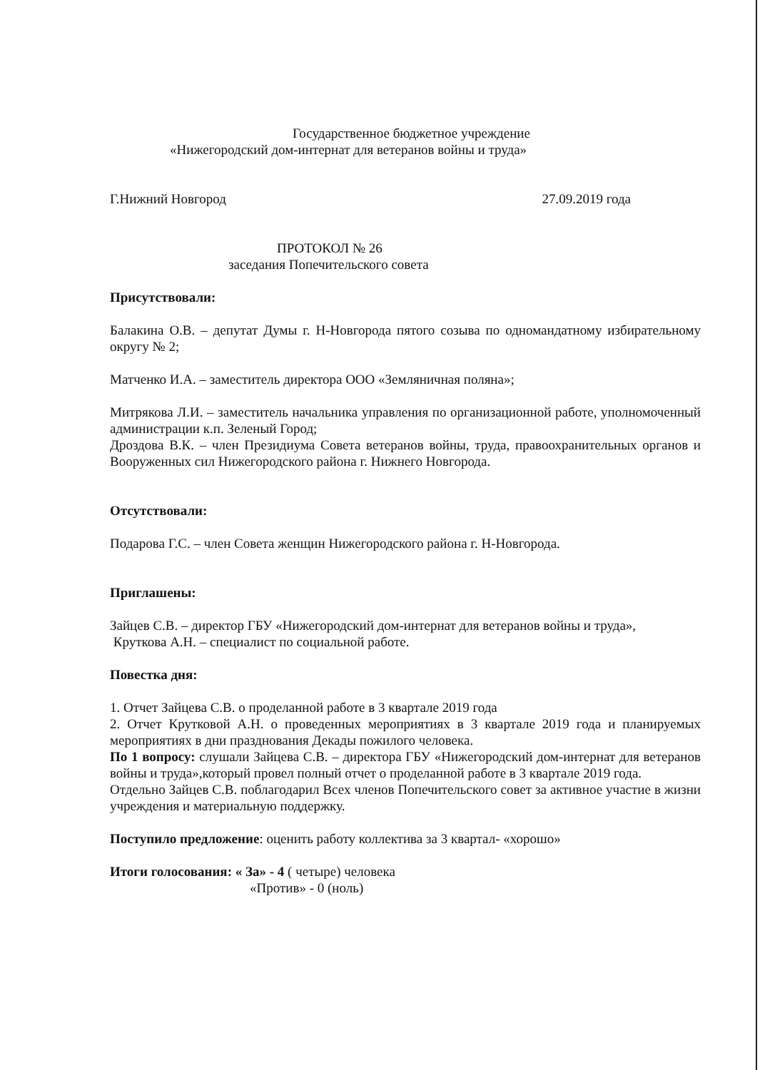Государственное бюджетное учреждение
«Нижегородский дом-интернат для ветеранов войны и труда»
Г.Нижний Новгород 27.09.2019 года
ПРОТОКОЛ № 26
заседания Попечительского совета
Присутствовали:
Балакина О.В. – депутат Думы г. Н-Новгорода пятого созыва по одномандатному избирательному округу № 2;
Матченко И.А. – заместитель директора ООО «Земляничная поляна»;
Митрякова Л.И. – заместитель начальника управления по организационной работе, уполномоченный администрации к.п. Зеленый Город;
Дроздова В.К. – член Президиума Совета ветеранов войны, труда, правоохранительных органов и Вооруженных сил Нижегородского района г. Нижнего Новгорода.
Отсутствовали:
Подарова Г.С. – член Совета женщин Нижегородского района г. Н-Новгорода.
Приглашены:
Зайцев С.В. – директор ГБУ «Нижегородский дом-интернат для ветеранов войны и труда»,
Круткова А.Н. – специалист по социальной работе.
Повестка дня:
1. Отчет Зайцева С.В. о проделанной работе в 3 квартале 2019 года
2. Отчет Крутковой А.Н. о проведенных мероприятиях в 3 квартале 2019 года и планируемых мероприятиях в дни празднования Декады пожилого человека.
По 1 вопросу: слушали Зайцева С.В. – директора ГБУ «Нижегородский дом-интернат для ветеранов войны и труда»,который провел полный отчет о проделанной работе в 3 квартале 2019 года.
Отдельно Зайцев С.В. поблагодарил Всех членов Попечительского совет за активное участие в жизни учреждения и материальную поддержку.
Поступило предложение: оценить работу коллектива за 3 квартал- «хорошо»
Итоги голосования: « За» - 4 ( четыре) человека
«Против» - 0 (ноль)